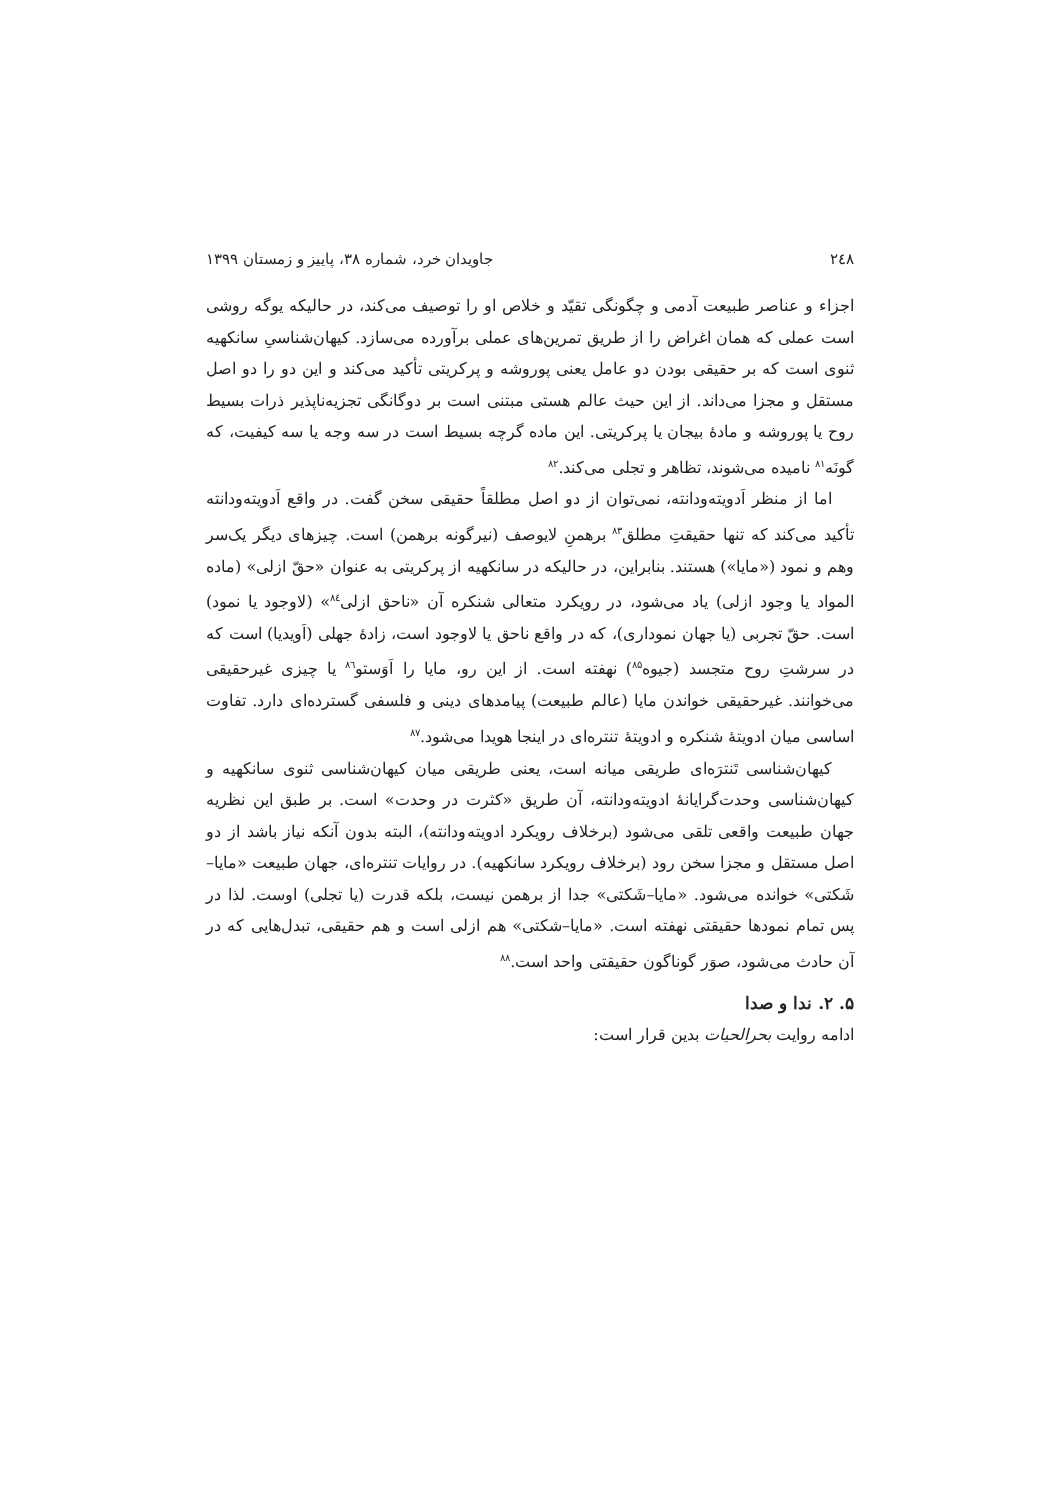۲٤۸ جاویدان خرد، شماره ۳۸، پاییز و زمستان ۱۳۹۹
اجزاء و عناصر طبیعت آدمی و چگونگی تقیّد و خلاص او را توصیف می‌کند، در حالیکه یوگه روشی است عملی که همان اغراض را از طریق تمرین‌های عملی برآورده می‌سازد. کیهان‌شناسیِ سانکهیه ثنوی است که بر حقیقی بودن دو عامل یعنی پوروشه و پرکریتی تأکید می‌کند و این دو را دو اصل مستقل و مجزا می‌داند. از این حیث عالم هستی مبتنی است بر دوگانگی تجزیه‌ناپذیر ذرات بسیط روح یا پوروشه و مادهٔ بیجان یا پرکریتی. این ماده گرچه بسیط است در سه وجه یا سه کیفیت، که گونَه<sup>۸۱</sup> نامیده می‌شوند، تظاهر و تجلی می‌کند.<sup>۸۲</sup>
اما از منظر اَدویته‌ودانته، نمی‌توان از دو اصل مطلقاً حقیقی سخن گفت. در واقع اَدویته‌ودانته تأکید می‌کند که تنها حقیقتِ مطلق<sup>۸۳</sup> برهمنِ لایوصف (نیرگونه برهمن) است. چیزهای دیگر یک‌سر وهم و نمود («مایا») هستند. بنابراین، در حالیکه در سانکهیه از پرکریتی به عنوان «حقّ ازلی» (ماده المواد یا وجود ازلی) یاد می‌شود، در رویکرد متعالی شنکره آن «ناحق ازلی<sup>۸٤</sup>» (لاوجود یا نمود) است. حقّ تجربی (یا جهان نموداری)، که در واقع ناحق یا لاوجود است، زادهٔ جهلی (اَویدیا) است که در سرشتِ روح متجسد (جیوه<sup>۸۵</sup>) نهفته است. از این رو، مایا را اَوَستو<sup>۸٦</sup> یا چیزی غیرحقیقی می‌خوانند. غیرحقیقی خواندن مایا (عالم طبیعت) پیامدهای دینی و فلسفی گسترده‌ای دارد. تفاوت اساسی میان ادویتهٔ شنکره و ادویتهٔ تنتره‌ای در اینجا هویدا می‌شود.<sup>۸۷</sup>
کیهان‌شناسی تَنترَه‌ای طریقی میانه است، یعنی طریقی میان کیهان‌شناسی ثنوی سانکهیه و کیهان‌شناسی وحدت‌گرایانهٔ ادویته‌ودانته، آن طریق «کثرت در وحدت» است. بر طبق این نظریه جهان طبیعت واقعی تلقی می‌شود (برخلاف رویکرد ادویته‌ودانته)، البته بدون آنکه نیاز باشد از دو اصل مستقل و مجزا سخن رود (برخلاف رویکرد سانکهیه). در روایات تنتره‌ای، جهان طبیعت «مایا–شَکتی» خوانده می‌شود. «مایا–شَکتی» جدا از برهمن نیست، بلکه قدرت (یا تجلی) اوست. لذا در پس تمام نمودها حقیقتی نهفته است. «مایا–شکتی» هم ازلی است و هم حقیقی، تبدل‌هایی که در آن حادث می‌شود، صوَر گوناگون حقیقتی واحد است.<sup>۸۸</sup>
۵. ۲. ندا و صدا
ادامه روایت بحرالحیات بدین قرار است: